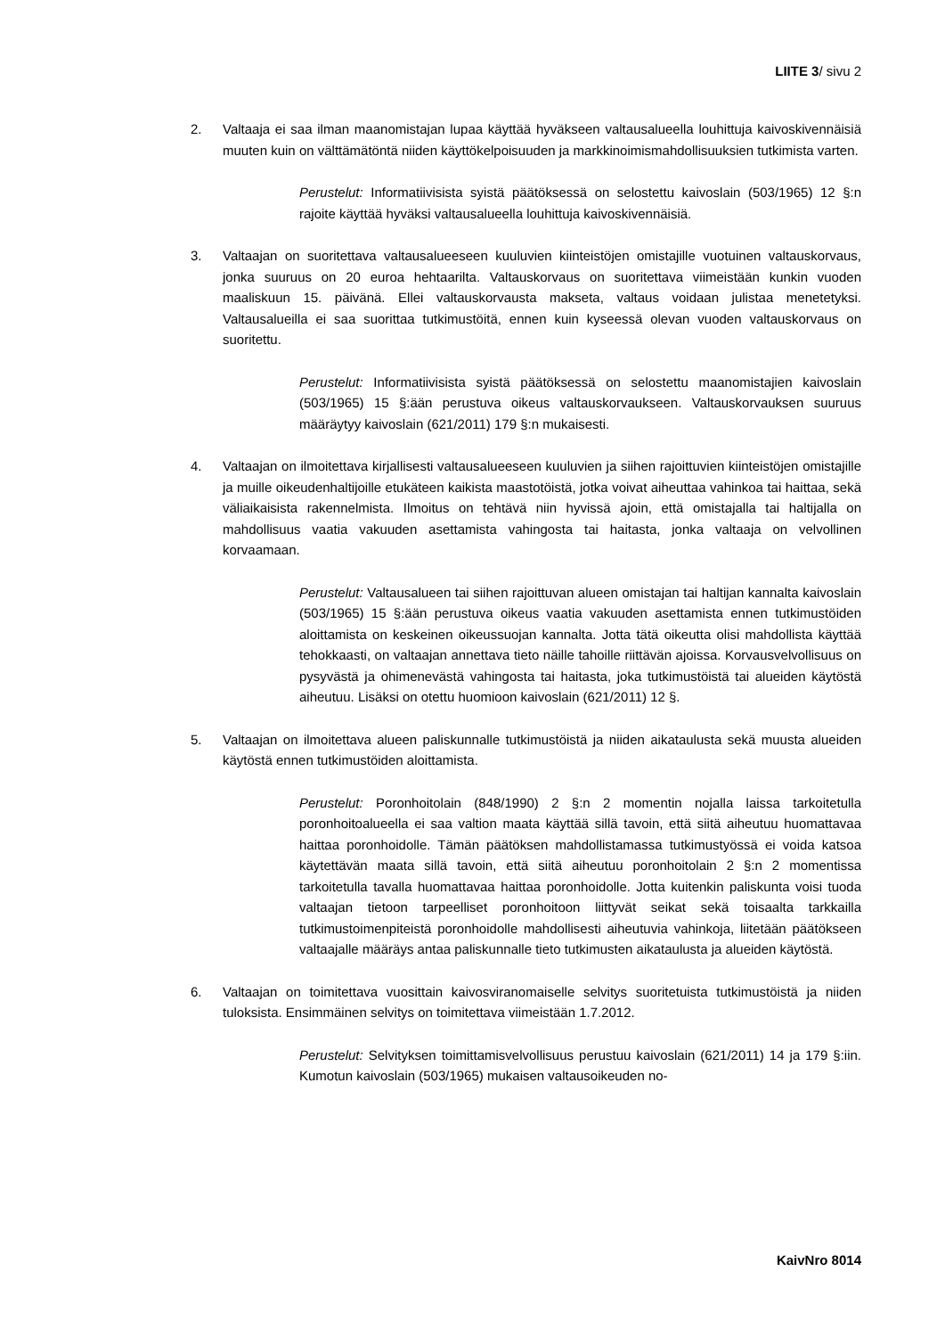LIITE 3/ sivu 2
2. Valtaaja ei saa ilman maanomistajan lupaa käyttää hyväkseen valtausalueella louhittuja kaivoskivennäisiä muuten kuin on välttämätöntä niiden käyttökelpoisuuden ja markkinoimismahdollisuuksien tutkimista varten.
Perustelut: Informatiivisista syistä päätöksessä on selostettu kaivoslain (503/1965) 12 §:n rajoite käyttää hyväksi valtausalueella louhittuja kaivoskivennäisiä.
3. Valtaajan on suoritettava valtausalueeseen kuuluvien kiinteistöjen omistajille vuotuinen valtauskorvaus, jonka suuruus on 20 euroa hehtaarilta. Valtauskorvaus on suoritettava viimeistään kunkin vuoden maaliskuun 15. päivänä. Ellei valtauskorvausta makseta, valtaus voidaan julistaa menetetyksi. Valtausalueilla ei saa suorittaa tutkimustöitä, ennen kuin kyseessä olevan vuoden valtauskorvaus on suoritettu.
Perustelut: Informatiivisista syistä päätöksessä on selostettu maanomistajien kaivoslain (503/1965) 15 §:ään perustuva oikeus valtauskorvaukseen. Valtauskorvauksen suuruus määräytyy kaivoslain (621/2011) 179 §:n mukaisesti.
4. Valtaajan on ilmoitettava kirjallisesti valtausalueeseen kuuluvien ja siihen rajoittuvien kiinteistöjen omistajille ja muille oikeudenhaltijoille etukäteen kaikista maastotöistä, jotka voivat aiheuttaa vahinkoa tai haittaa, sekä väliaikaisista rakennelmista. Ilmoitus on tehtävä niin hyvissä ajoin, että omistajalla tai haltijalla on mahdollisuus vaatia vakuuden asettamista vahingosta tai haitasta, jonka valtaaja on velvollinen korvaamaan.
Perustelut: Valtausalueen tai siihen rajoittuvan alueen omistajan tai haltijan kannalta kaivoslain (503/1965) 15 §:ään perustuva oikeus vaatia vakuuden asettamista ennen tutkimustöiden aloittamista on keskeinen oikeussuojan kannalta. Jotta tätä oikeutta olisi mahdollista käyttää tehokkaasti, on valtaajan annettava tieto näille tahoille riittävän ajoissa. Korvausvelvollisuus on pysyvästä ja ohimenevästä vahingosta tai haitasta, joka tutkimustöistä tai alueiden käytöstä aiheutuu. Lisäksi on otettu huomioon kaivoslain (621/2011) 12 §.
5. Valtaajan on ilmoitettava alueen paliskunnalle tutkimustöistä ja niiden aikataulusta sekä muusta alueiden käytöstä ennen tutkimustöiden aloittamista.
Perustelut: Poronhoitolain (848/1990) 2 §:n 2 momentin nojalla laissa tarkoitetulla poronhoitoalueella ei saa valtion maata käyttää sillä tavoin, että siitä aiheutuu huomattavaa haittaa poronhoidolle. Tämän päätöksen mahdollistamassa tutkimustyössä ei voida katsoa käytettävän maata sillä tavoin, että siitä aiheutuu poronhoitolain 2 §:n 2 momentissa tarkoitetulla tavalla huomattavaa haittaa poronhoidolle. Jotta kuitenkin paliskunta voisi tuoda valtaajan tietoon tarpeelliset poronhoitoon liittyvät seikat sekä toisaalta tarkkailla tutkimustoimenpiteistä poronhoidolle mahdollisesti aiheutuvia vahinkoja, liitetään päätökseen valtaajalle määräys antaa paliskunnalle tieto tutkimusten aikataulusta ja alueiden käytöstä.
6. Valtaajan on toimitettava vuosittain kaivosviranomaiselle selvitys suoritetuista tutkimustöistä ja niiden tuloksista. Ensimmäinen selvitys on toimitettava viimeistään 1.7.2012.
Perustelut: Selvityksen toimittamisvelvollisuus perustuu kaivoslain (621/2011) 14 ja 179 §:iin. Kumotun kaivoslain (503/1965) mukaisen valtausoikeuden no-
KaivNro 8014